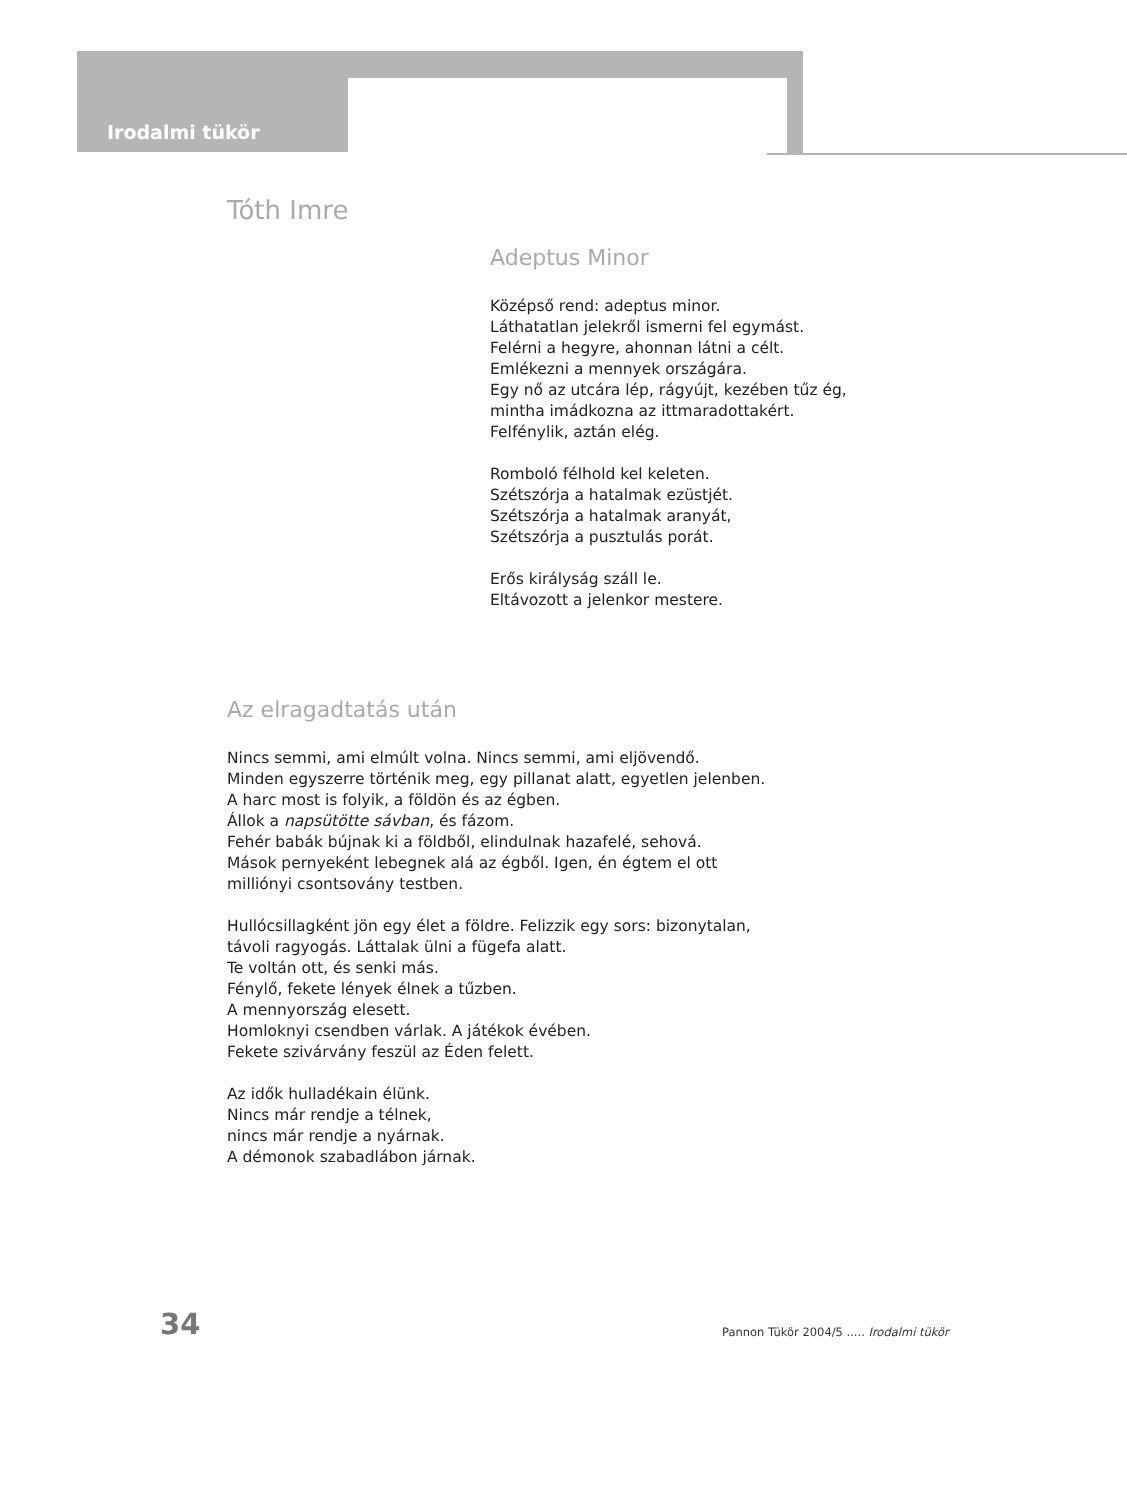Irodalmi tükör
Tóth Imre
Adeptus Minor
Középső rend: adeptus minor.
Láthatatlan jelekről ismerni fel egymást.
Felérni a hegyre, ahonnan látni a célt.
Emlékezni a mennyek országára.
Egy nő az utcára lép, rágyújt, kezében tűz ég,
mintha imádkozna az ittmaradottakért.
Felfénylik, aztán elég.
Romboló félhold kel keleten.
Szétszórja a hatalmak ezüstjét.
Szétszórja a hatalmak aranyát,
Szétszórja a pusztulás porát.
Erős királyság száll le.
Eltávozott a jelenkor mestere.
Az elragadtatás után
Nincs semmi, ami elmúlt volna. Nincs semmi, ami eljövendő.
Minden egyszerre történik meg, egy pillanat alatt, egyetlen jelenben.
A harc most is folyik, a földön és az égben.
Állok a napsütötte sávban, és fázom.
Fehér babák bújnak ki a földből, elindulnak hazafelé, sehová.
Mások pernyeként lebegnek alá az égből. Igen, én égtem el ott
milliónyi csontsovány testben.
Hullócsillagként jön egy élet a földre. Felizzik egy sors: bizonytalan,
távoli ragyogás. Láttalak ülni a fügefa alatt.
Te voltán ott, és senki más.
Fénylő, fekete lények élnek a tűzben.
A mennyország elesett.
Homloknyi csendben várlak. A játékok évében.
Fekete szivárvány feszül az Éden felett.
Az idők hulladékain élünk.
Nincs már rendje a télnek,
nincs már rendje a nyárnak.
A démonok szabadlábon járnak.
34
Pannon Tükör 2004/5 ..... Irodalmi tükör